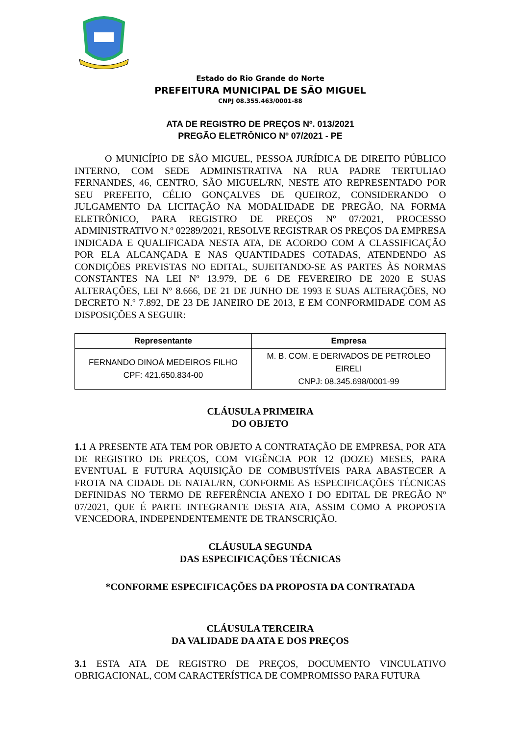Estado do Rio Grande do Norte
PREFEITURA MUNICIPAL DE SÃO MIGUEL
CNPJ 08.355.463/0001-88
ATA DE REGISTRO DE PREÇOS Nº. 013/2021
PREGÃO ELETRÔNICO Nº 07/2021 - PE
O MUNICÍPIO DE SÃO MIGUEL, PESSOA JURÍDICA DE DIREITO PÚBLICO INTERNO, COM SEDE ADMINISTRATIVA NA RUA PADRE TERTULIAO FERNANDES, 46, CENTRO, SÃO MIGUEL/RN, NESTE ATO REPRESENTADO POR SEU PREFEITO, CÉLIO GONÇALVES DE QUEIROZ, CONSIDERANDO O JULGAMENTO DA LICITAÇÃO NA MODALIDADE DE PREGÃO, NA FORMA ELETRÔNICO, PARA REGISTRO DE PREÇOS Nº 07/2021, PROCESSO ADMINISTRATIVO N.º 02289/2021, RESOLVE REGISTRAR OS PREÇOS DA EMPRESA INDICADA E QUALIFICADA NESTA ATA, DE ACORDO COM A CLASSIFICAÇÃO POR ELA ALCANÇADA E NAS QUANTIDADES COTADAS, ATENDENDO AS CONDIÇÕES PREVISTAS NO EDITAL, SUJEITANDO-SE AS PARTES ÀS NORMAS CONSTANTES NA LEI Nº 13.979, DE 6 DE FEVEREIRO DE 2020 E SUAS ALTERAÇÕES, LEI Nº 8.666, DE 21 DE JUNHO DE 1993 E SUAS ALTERAÇÕES, NO DECRETO N.º 7.892, DE 23 DE JANEIRO DE 2013, E EM CONFORMIDADE COM AS DISPOSIÇÕES A SEGUIR:
| Representante | Empresa |
| --- | --- |
| FERNANDO DINOÁ MEDEIROS FILHO CPF: 421.650.834-00 | M. B. COM. E DERIVADOS DE PETROLEO EIRELI CNPJ: 08.345.698/0001-99 |
CLÁUSULA PRIMEIRA
DO OBJETO
1.1 A PRESENTE ATA TEM POR OBJETO A CONTRATAÇÃO DE EMPRESA, POR ATA DE REGISTRO DE PREÇOS, COM VIGÊNCIA POR 12 (DOZE) MESES, PARA EVENTUAL E FUTURA AQUISIÇÃO DE COMBUSTÍVEIS PARA ABASTECER A FROTA NA CIDADE DE NATAL/RN, CONFORME AS ESPECIFICAÇÕES TÉCNICAS DEFINIDAS NO TERMO DE REFERÊNCIA ANEXO I DO EDITAL DE PREGÃO Nº 07/2021, QUE É PARTE INTEGRANTE DESTA ATA, ASSIM COMO A PROPOSTA VENCEDORA, INDEPENDENTEMENTE DE TRANSCRIÇÃO.
CLÁUSULA SEGUNDA
DAS ESPECIFICAÇÕES TÉCNICAS
*CONFORME ESPECIFICAÇÕES DA PROPOSTA DA CONTRATADA
CLÁUSULA TERCEIRA
DA VALIDADE DA ATA E DOS PREÇOS
3.1 ESTA ATA DE REGISTRO DE PREÇOS, DOCUMENTO VINCULATIVO OBRIGACIONAL, COM CARACTERÍSTICA DE COMPROMISSO PARA FUTURA